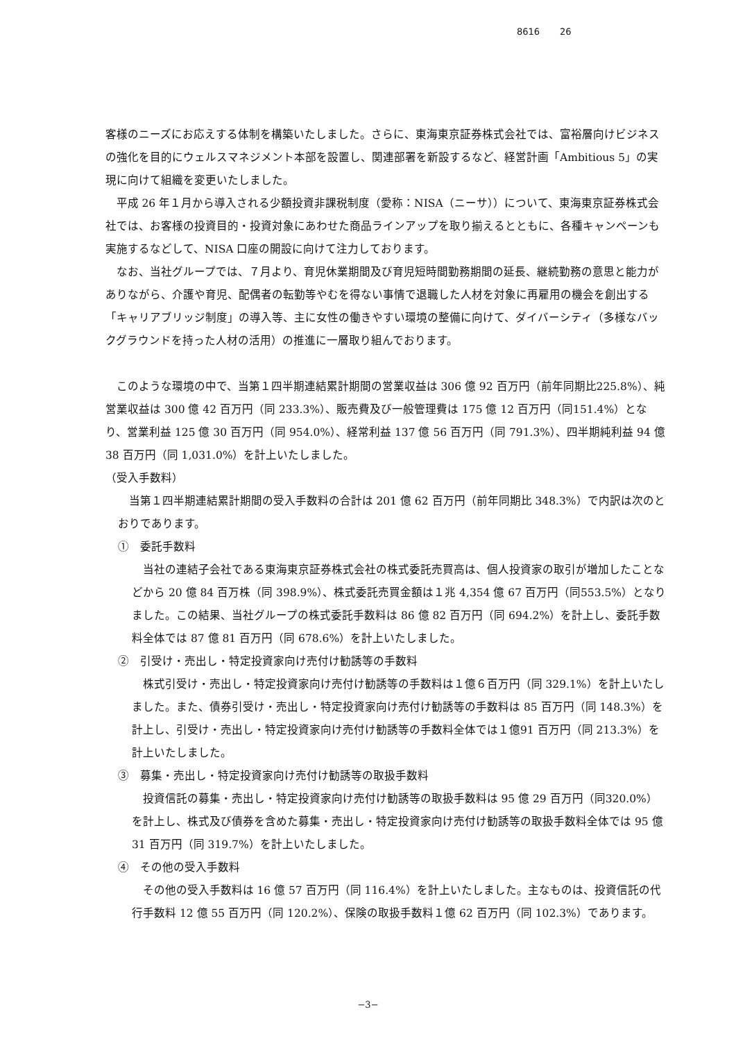8616 26
客様のニーズにお応えする体制を構築いたしました。さらに、東海東京証券株式会社では、富裕層向けビジネスの強化を目的にウェルスマネジメント本部を設置し、関連部署を新設するなど、経営計画「Ambitious 5」の実現に向けて組織を変更いたしました。
平成 26 年１月から導入される少額投資非課税制度（愛称：NISA（ニーサ））について、東海東京証券株式会社では、お客様の投資目的・投資対象にあわせた商品ラインアップを取り揃えるとともに、各種キャンペーンも実施するなどして、NISA 口座の開設に向けて注力しております。
なお、当社グループでは、７月より、育児休業期間及び育児短時間勤務期間の延長、継続勤務の意思と能力がありながら、介護や育児、配偶者の転勤等やむを得ない事情で退職した人材を対象に再雇用の機会を創出する「キャリアブリッジ制度」の導入等、主に女性の働きやすい環境の整備に向けて、ダイバーシティ（多様なバックグラウンドを持った人材の活用）の推進に一層取り組んでおります。
このような環境の中で、当第１四半期連結累計期間の営業収益は 306 億 92 百万円（前年同期比225.8%）、純営業収益は 300 億 42 百万円（同 233.3%）、販売費及び一般管理費は 175 億 12 百万円（同151.4%）となり、営業利益 125 億 30 百万円（同 954.0%）、経常利益 137 億 56 百万円（同 791.3%）、四半期純利益 94 億 38 百万円（同 1,031.0%）を計上いたしました。
（受入手数料）
当第１四半期連結累計期間の受入手数料の合計は 201 億 62 百万円（前年同期比 348.3%）で内訳は次のとおりであります。
①　委託手数料
当社の連結子会社である東海東京証券株式会社の株式委託売買高は、個人投資家の取引が増加したことなどから 20 億 84 百万株（同 398.9%）、株式委託売買金額は１兆 4,354 億 67 百万円（同553.5%）となりました。この結果、当社グループの株式委託手数料は 86 億 82 百万円（同 694.2%）を計上し、委託手数料全体では 87 億 81 百万円（同 678.6%）を計上いたしました。
②　引受け・売出し・特定投資家向け売付け勧誘等の手数料
株式引受け・売出し・特定投資家向け売付け勧誘等の手数料は１億６百万円（同 329.1%）を計上いたしました。また、債券引受け・売出し・特定投資家向け売付け勧誘等の手数料は 85 百万円（同 148.3%）を計上し、引受け・売出し・特定投資家向け売付け勧誘等の手数料全体では１億91 百万円（同 213.3%）を計上いたしました。
③　募集・売出し・特定投資家向け売付け勧誘等の取扱手数料
投資信託の募集・売出し・特定投資家向け売付け勧誘等の取扱手数料は 95 億 29 百万円（同320.0%）を計上し、株式及び債券を含めた募集・売出し・特定投資家向け売付け勧誘等の取扱手数料全体では 95 億 31 百万円（同 319.7%）を計上いたしました。
④　その他の受入手数料
その他の受入手数料は 16 億 57 百万円（同 116.4%）を計上いたしました。主なものは、投資信託の代行手数料 12 億 55 百万円（同 120.2%）、保険の取扱手数料１億 62 百万円（同 102.3%）であります。
−3−